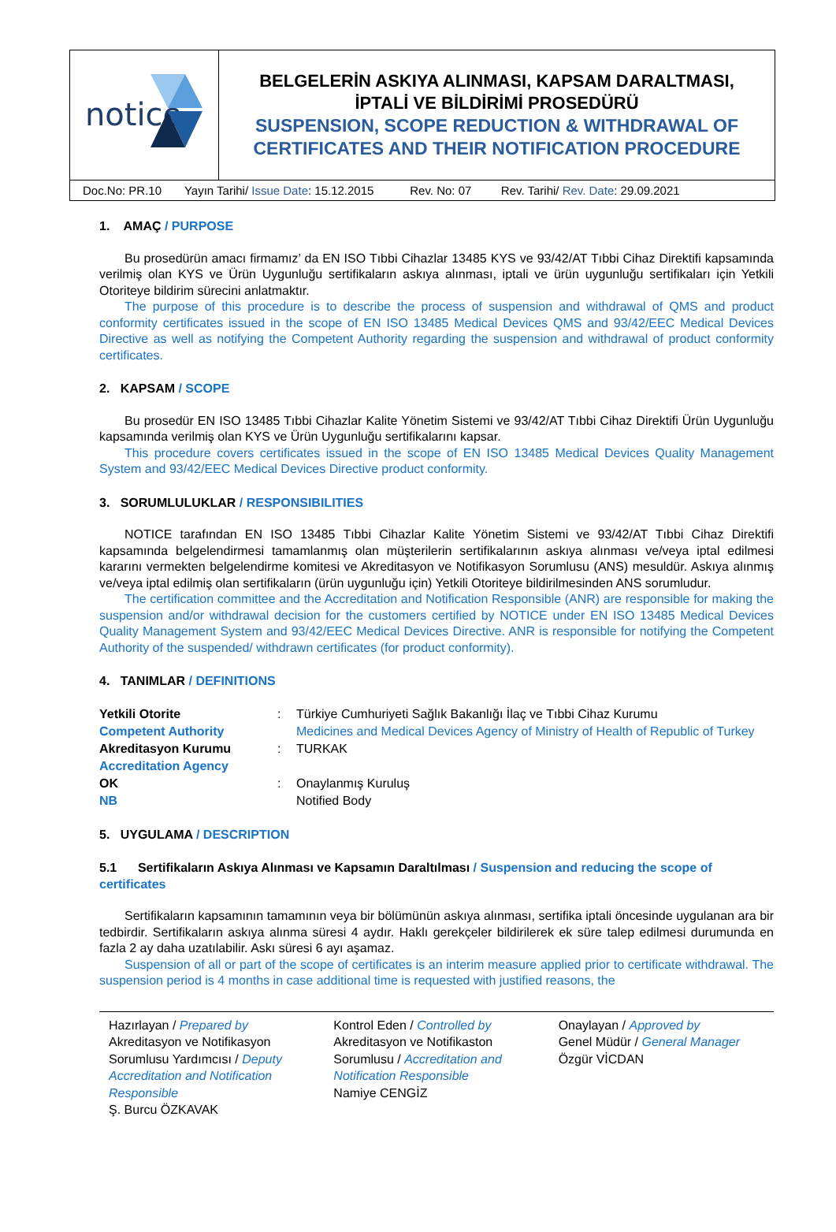| notice | BELGELERİN ASKIYA ALINMASI, KAPSAM DARALTMASI, İPTALİ VE BİLDİRİMİ PROSEDÜRÜ SUSPENSION, SCOPE REDUCTION & WITHDRAWAL OF CERTIFICATES AND THEIR NOTIFICATION PROCEDURE |
| Doc.No: PR.10 Yayın Tarihi/ Issue Date : 15.12.2015 Rev. No: 07 Rev. Tarihi/ Rev. Date : 29.09.2021 | |
1. AMAÇ / PURPOSE
Bu prosedürün amacı firmamız’ da EN ISO Tıbbi Cihazlar 13485 KYS ve 93/42/AT Tıbbi Cihaz Direktifi kapsamında verilmiş olan KYS ve Ürün Uygunluğu sertifikaların askıya alınması, iptali ve ürün uygunluğu sertifikaları için Yetkili Otoriteye bildirim sürecini anlatmaktır.
The purpose of this procedure is to describe the process of suspension and withdrawal of QMS and product conformity certificates issued in the scope of EN ISO 13485 Medical Devices QMS and 93/42/EEC Medical Devices Directive as well as notifying the Competent Authority regarding the suspension and withdrawal of product conformity certificates.
2. KAPSAM / SCOPE
Bu prosedür EN ISO 13485 Tıbbi Cihazlar Kalite Yönetim Sistemi ve 93/42/AT Tıbbi Cihaz Direktifi Ürün Uygunluğu kapsamında verilmiş olan KYS ve Ürün Uygunluğu sertifikalarını kapsar.
This procedure covers certificates issued in the scope of EN ISO 13485 Medical Devices Quality Management System and 93/42/EEC Medical Devices Directive product conformity.
3. SORUMLULUKLAR / RESPONSIBILITIES
NOTICE tarafından EN ISO 13485 Tıbbi Cihazlar Kalite Yönetim Sistemi ve 93/42/AT Tıbbi Cihaz Direktifi kapsamında belgelendirmesi tamamlanmış olan müşterilerin sertifikalarının askıya alınması ve/veya iptal edilmesi kararını vermekten belgelendirme komitesi ve Akreditasyon ve Notifikasyon Sorumlusu (ANS) mesuldür. Askıya alınmış ve/veya iptal edilmiş olan sertifikaların (ürün uygunluğu için) Yetkili Otoriteye bildirilmesinden ANS sorumludur.
The certification committee and the Accreditation and Notification Responsible (ANR) are responsible for making the suspension and/or withdrawal decision for the customers certified by NOTICE under EN ISO 13485 Medical Devices Quality Management System and 93/42/EEC Medical Devices Directive. ANR is responsible for notifying the Competent Authority of the suspended/ withdrawn certificates (for product conformity).
4. TANIMLAR / DEFINITIONS
| Yetkili Otorite Competent Authority | : | Türkiye Cumhuriyeti Sağlık Bakanlığı İlaç ve Tıbbi Cihaz Kurumu Medicines and Medical Devices Agency of Ministry of Health of Republic of Turkey |
| Akreditasyon Kurumu Accreditation Agency | : | TURKAK |
| OK NB | : | Onaylanmış Kuruluş Notified Body |
5. UYGULAMA / DESCRIPTION
5.1 Sertifikaların Askıya Alınması ve Kapsamın Daraltılması / Suspension and reducing the scope of certificates
Sertifikaların kapsamının tamamının veya bir bölümünün askıya alınması, sertifika iptali öncesinde uygulanan ara bir tedbirdir. Sertifikaların askıya alınma süresi 4 aydır. Haklı gerekçeler bildirilerek ek süre talep edilmesi durumunda en fazla 2 ay daha uzatılabilir. Askı süresi 6 ayı aşamaz.
Suspension of all or part of the scope of certificates is an interim measure applied prior to certificate withdrawal. The suspension period is 4 months in case additional time is requested with justified reasons, the
Hazırlayan / Prepared by
Akreditasyon ve Notifikasyon Sorumlusu Yardımcısı / Deputy Accreditation and Notification Responsible
Ş. Burcu ÖZKAVAK
Kontrol Eden / Controlled by
Akreditasyon ve Notifikaston Sorumlusu / Accreditation and Notification Responsible
Namiye CENGİZ
Onaylayan / Approved by
Genel Müdür / General Manager
Özgür VİCDAN